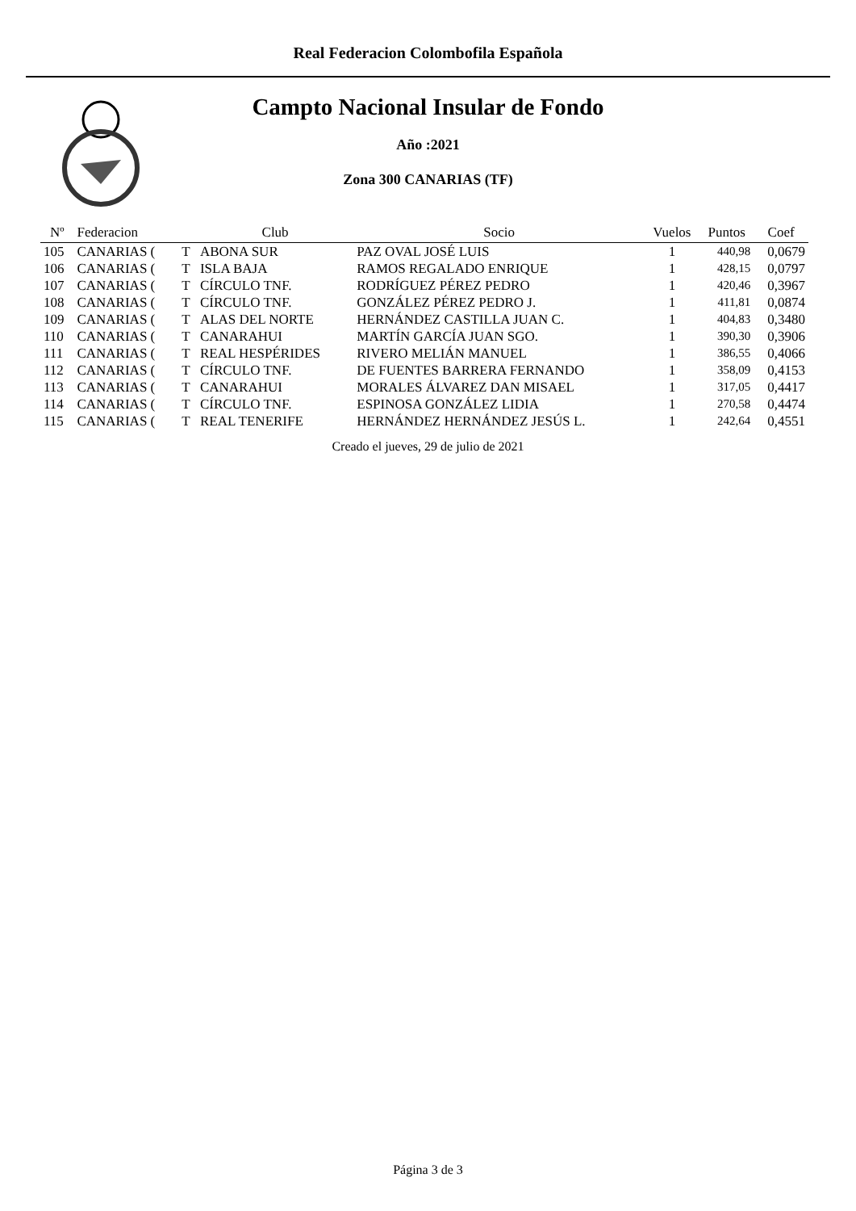Real Federacion Colombofila Española
Campto Nacional Insular de Fondo
Año :2021
Zona 300 CANARIAS (TF)
| Nº | Federacion | | Club | Socio | Vuelos | Puntos | Coef |
| --- | --- | --- | --- | --- | --- | --- | --- |
| 105 | CANARIAS ( | T | ABONA SUR | PAZ OVAL JOSÉ LUIS | 1 | 440,98 | 0,0679 |
| 106 | CANARIAS ( | T | ISLA BAJA | RAMOS REGALADO ENRIQUE | 1 | 428,15 | 0,0797 |
| 107 | CANARIAS ( | T | CÍRCULO TNF. | RODRÍGUEZ PÉREZ PEDRO | 1 | 420,46 | 0,3967 |
| 108 | CANARIAS ( | T | CÍRCULO TNF. | GONZÁLEZ PÉREZ PEDRO J. | 1 | 411,81 | 0,0874 |
| 109 | CANARIAS ( | T | ALAS DEL NORTE | HERNÁNDEZ CASTILLA JUAN C. | 1 | 404,83 | 0,3480 |
| 110 | CANARIAS ( | T | CANARAHUI | MARTÍN GARCÍA JUAN SGO. | 1 | 390,30 | 0,3906 |
| 111 | CANARIAS ( | T | REAL HESPÉRIDES | RIVERO MELIÁN MANUEL | 1 | 386,55 | 0,4066 |
| 112 | CANARIAS ( | T | CÍRCULO TNF. | DE FUENTES BARRERA FERNANDO | 1 | 358,09 | 0,4153 |
| 113 | CANARIAS ( | T | CANARAHUI | MORALES ÁLVAREZ DAN MISAEL | 1 | 317,05 | 0,4417 |
| 114 | CANARIAS ( | T | CÍRCULO TNF. | ESPINOSA GONZÁLEZ LIDIA | 1 | 270,58 | 0,4474 |
| 115 | CANARIAS ( | T | REAL TENERIFE | HERNÁNDEZ HERNÁNDEZ JESÚS L. | 1 | 242,64 | 0,4551 |
Creado el jueves, 29 de julio de 2021
Página 3 de 3